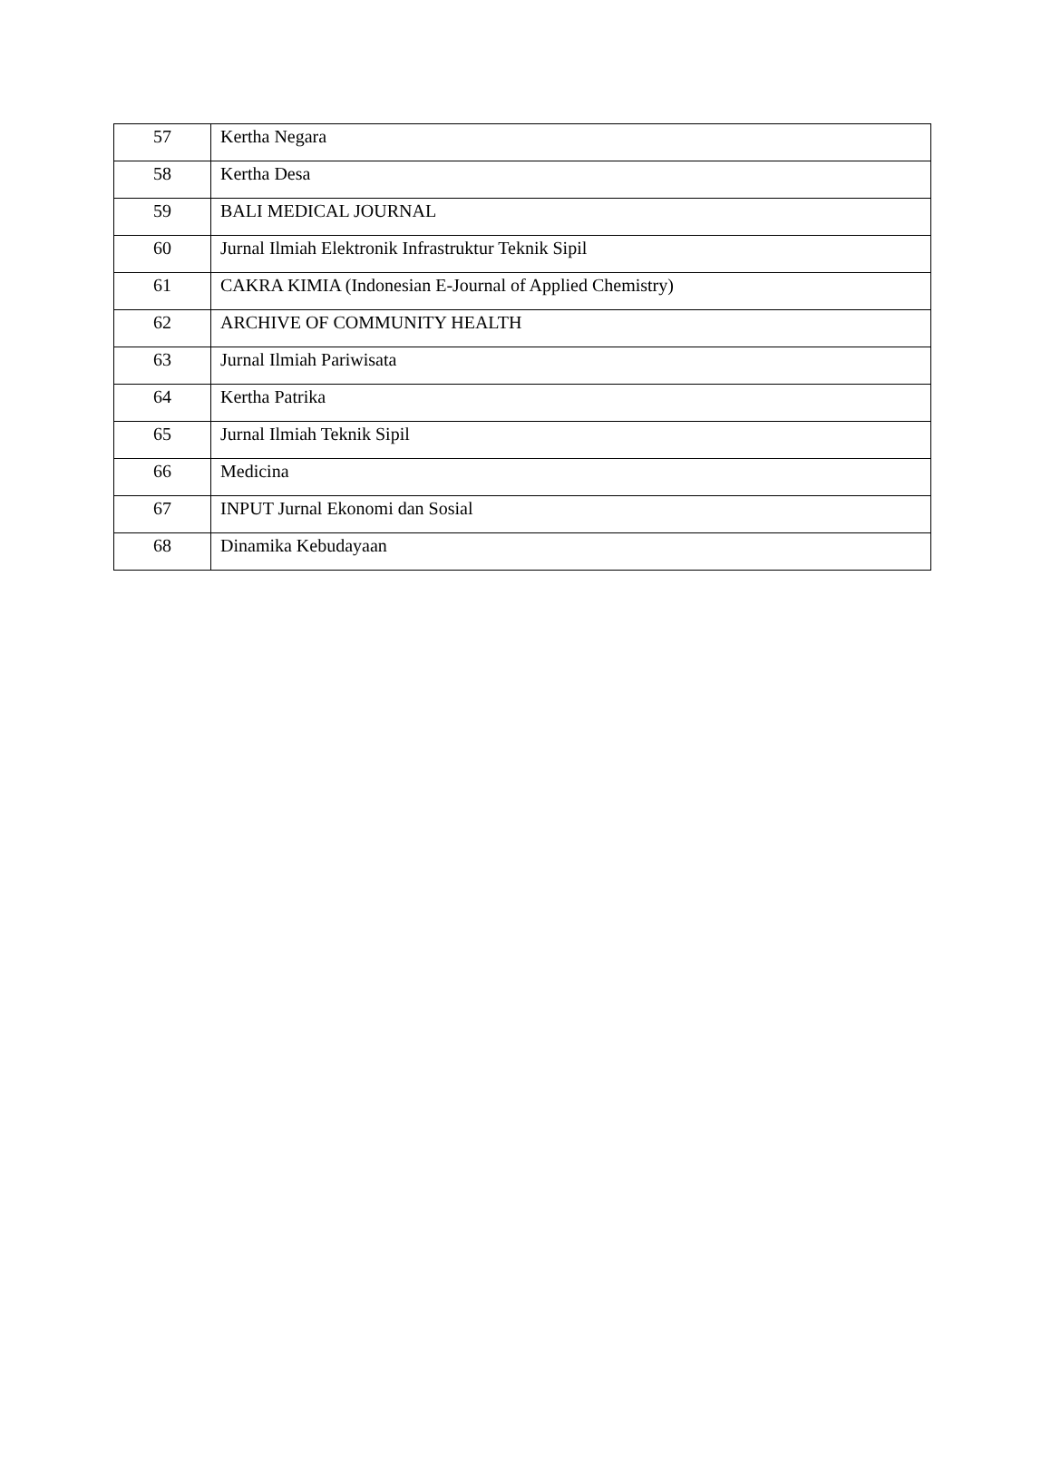| 57 | Kertha Negara |
| 58 | Kertha Desa |
| 59 | BALI MEDICAL JOURNAL |
| 60 | Jurnal Ilmiah Elektronik Infrastruktur Teknik Sipil |
| 61 | CAKRA KIMIA (Indonesian E-Journal of Applied Chemistry) |
| 62 | ARCHIVE OF COMMUNITY HEALTH |
| 63 | Jurnal Ilmiah Pariwisata |
| 64 | Kertha Patrika |
| 65 | Jurnal Ilmiah Teknik Sipil |
| 66 | Medicina |
| 67 | INPUT Jurnal Ekonomi dan Sosial |
| 68 | Dinamika Kebudayaan |